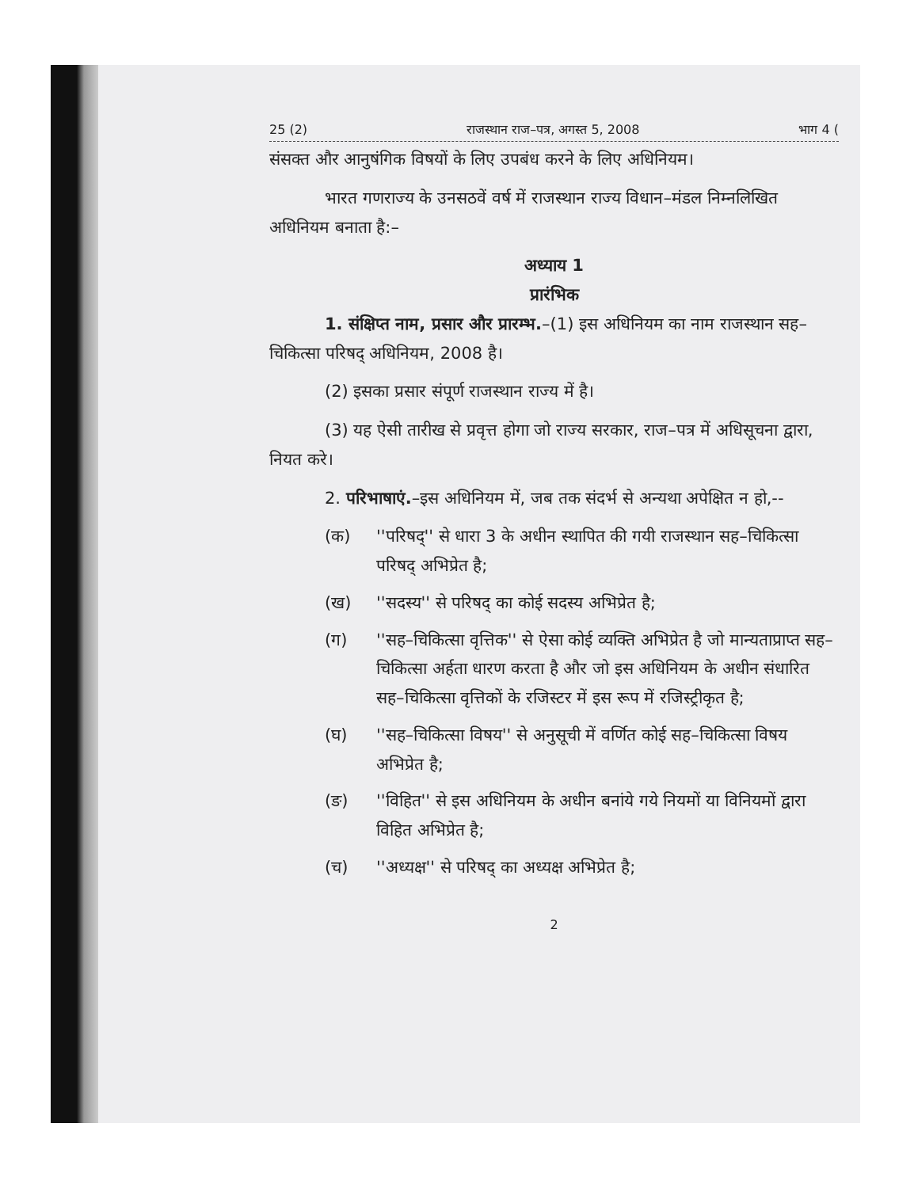25 (2) राजस्थान राज–पत्र, अगस्त 5, 2008 भाग 4 (
संसक्त और आनुषंगिक विषयों के लिए उपबंध करने के लिए अधिनियम।
भारत गणराज्य के उनसठवें वर्ष में राजस्थान राज्य विधान–मंडल निम्नलिखित अधिनियम बनाता है:–
अध्याय 1
प्रारंभिक
1. संक्षिप्त नाम, प्रसार और प्रारम्भ.–(1) इस अधिनियम का नाम राजस्थान सह–चिकित्सा परिषद् अधिनियम, 2008 है।
(2) इसका प्रसार संपूर्ण राजस्थान राज्य में है।
(3) यह ऐसी तारीख से प्रवृत्त होगा जो राज्य सरकार, राज–पत्र में अधिसूचना द्वारा, नियत करे।
2. परिभाषाएं.–इस अधिनियम में, जब तक संदर्भ से अन्यथा अपेक्षित न हो,--
(क) ''परिषद्'' से धारा 3 के अधीन स्थापित की गयी राजस्थान सह–चिकित्सा परिषद् अभिप्रेत है;
(ख) ''सदस्य'' से परिषद् का कोई सदस्य अभिप्रेत है;
(ग) ''सह–चिकित्सा वृत्तिक'' से ऐसा कोई व्यक्ति अभिप्रेत है जो मान्यताप्राप्त सह–चिकित्सा अर्हता धारण करता है और जो इस अधिनियम के अधीन संधारित सह–चिकित्सा वृत्तिकों के रजिस्टर में इस रूप में रजिस्ट्रीकृत है;
(घ) ''सह–चिकित्सा विषय'' से अनुसूची में वर्णित कोई सह–चिकित्सा विषय अभिप्रेत है;
(ङ) ''विहित'' से इस अधिनियम के अधीन बनांये गये नियमों या विनियमों द्वारा विहित अभिप्रेत है;
(च) ''अध्यक्ष'' से परिषद् का अध्यक्ष अभिप्रेत है;
2